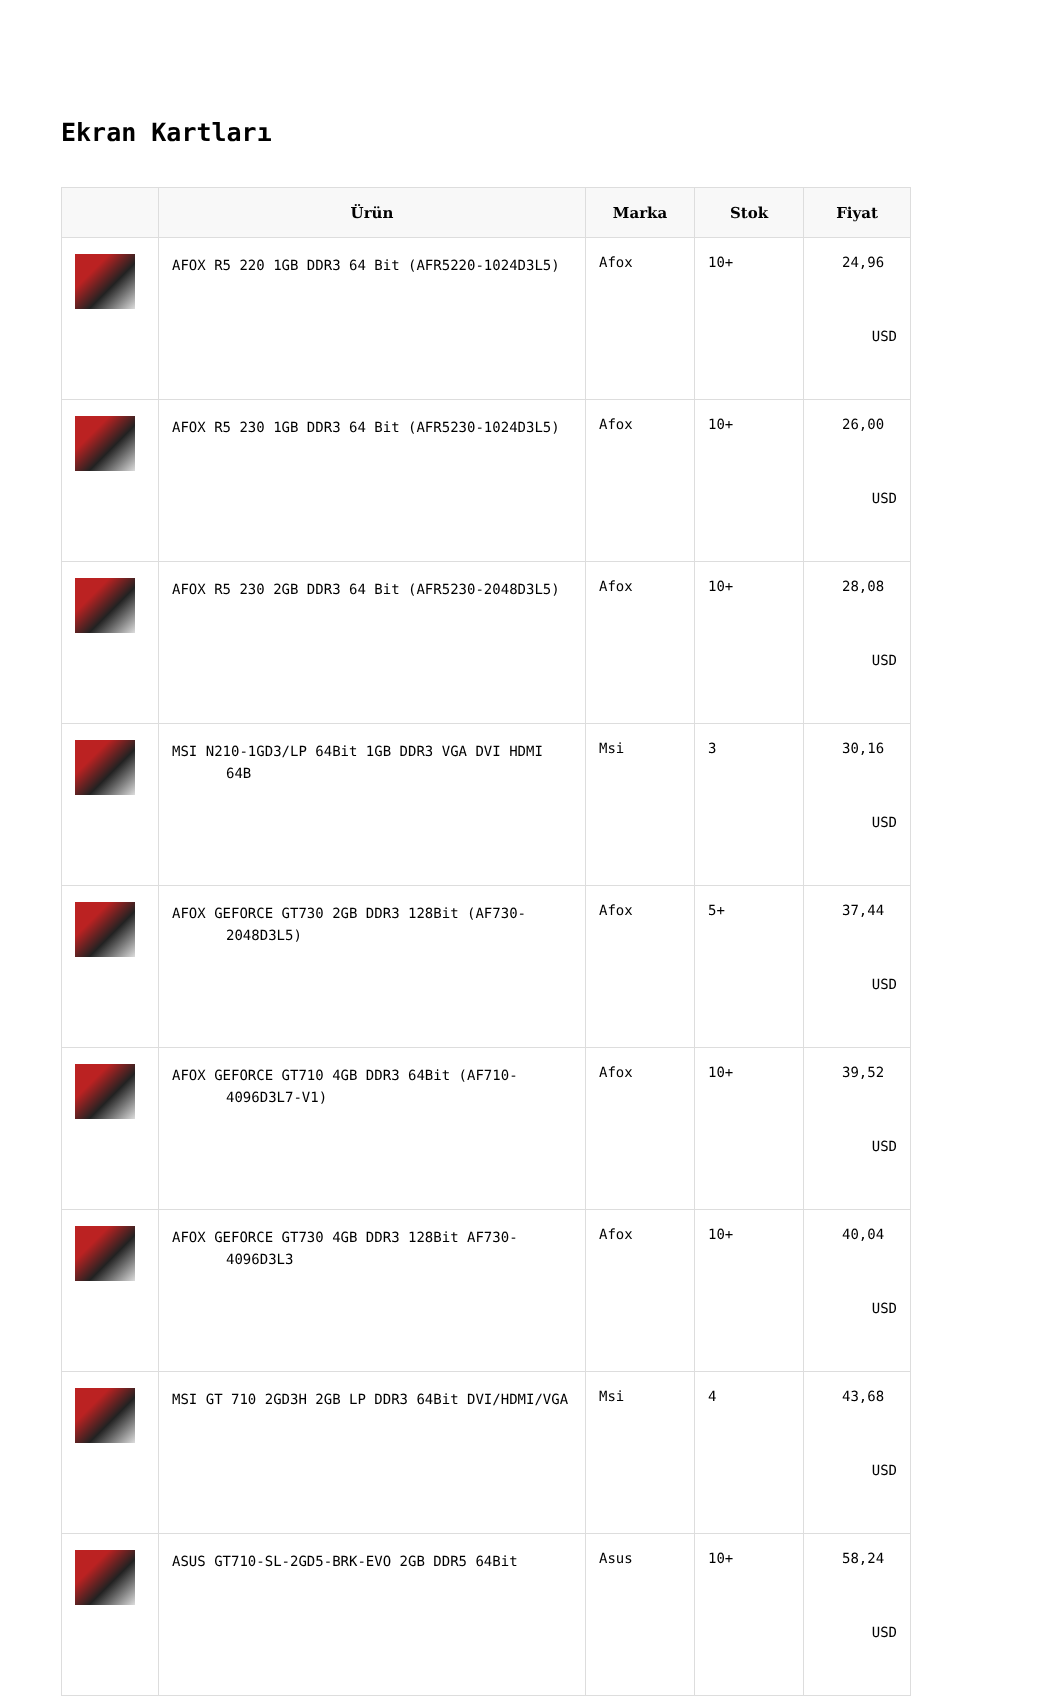Ekran Kartları
| | Ürün | Marka | Stok | Fiyat |
| --- | --- | --- | --- | --- |
| | AFOX R5 220 1GB DDR3 64 Bit (AFR5220-1024D3L5) | Afox | 10+ | 24,96 USD |
| | AFOX R5 230 1GB DDR3 64 Bit (AFR5230-1024D3L5) | Afox | 10+ | 26,00 USD |
| | AFOX R5 230 2GB DDR3 64 Bit (AFR5230-2048D3L5) | Afox | 10+ | 28,08 USD |
| | MSI N210-1GD3/LP 64Bit 1GB DDR3 VGA DVI HDMI 64B | Msi | 3 | 30,16 USD |
| | AFOX GEFORCE GT730 2GB DDR3 128Bit (AF730-2048D3L5) | Afox | 5+ | 37,44 USD |
| | AFOX GEFORCE GT710 4GB DDR3 64Bit (AF710-4096D3L7-V1) | Afox | 10+ | 39,52 USD |
| | AFOX GEFORCE GT730 4GB DDR3 128Bit AF730-4096D3L3 | Afox | 10+ | 40,04 USD |
| | MSI GT 710 2GD3H 2GB LP DDR3 64Bit DVI/HDMI/VGA | Msi | 4 | 43,68 USD |
| | ASUS GT710-SL-2GD5-BRK-EVO 2GB DDR5 64Bit | Asus | 10+ | 58,24 USD |